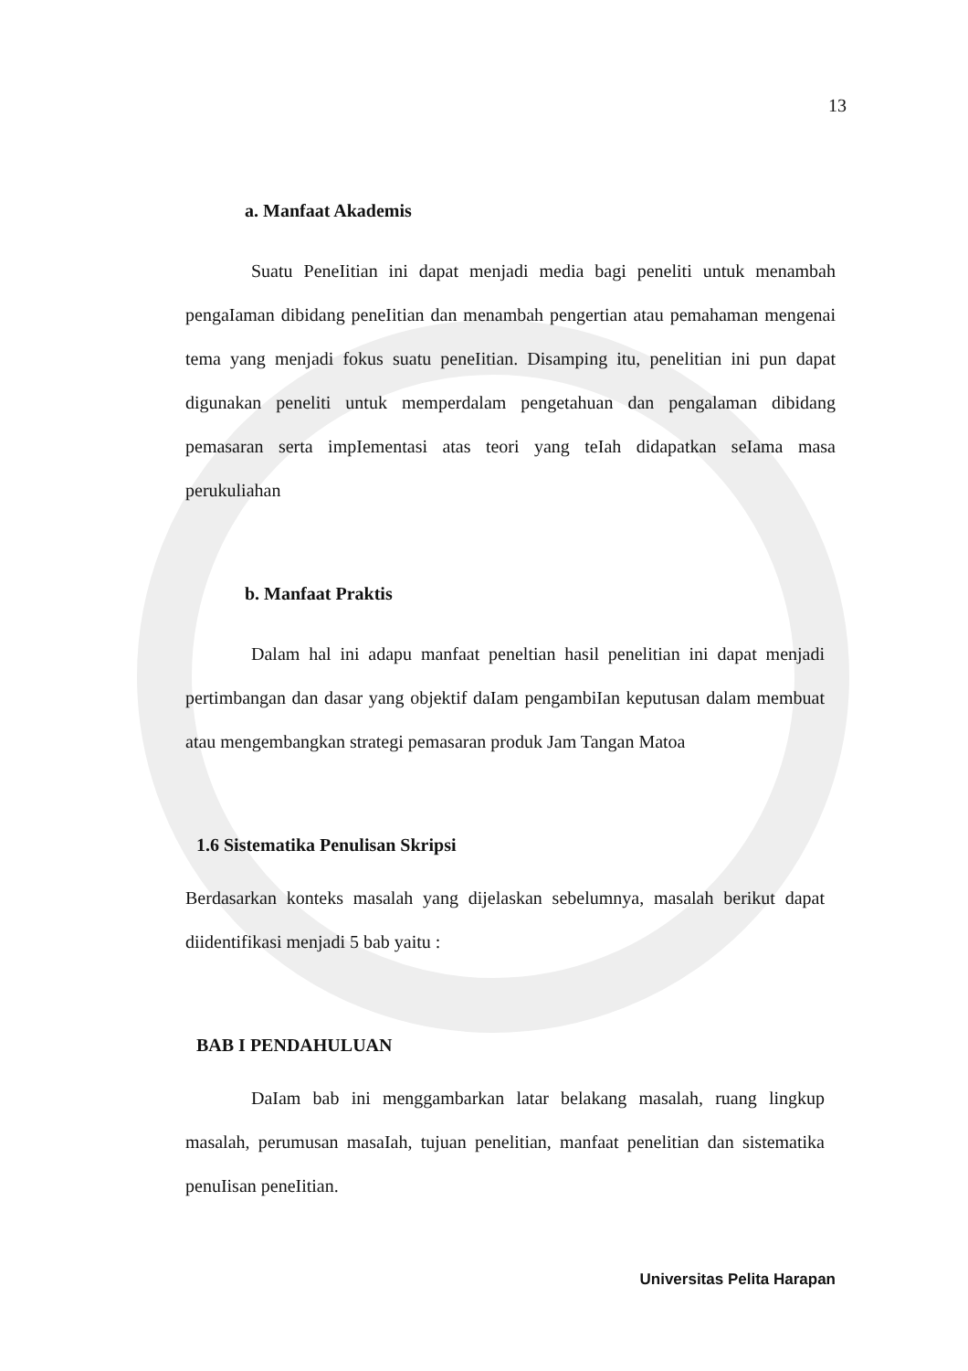13
a. Manfaat Akademis
Suatu PeneIitian ini dapat menjadi media bagi peneliti untuk menambah pengaIaman dibidang peneIitian dan menambah pengertian atau pemahaman mengenai tema yang menjadi fokus suatu peneIitian. Disamping itu, penelitian ini pun dapat digunakan peneliti untuk memperdalam pengetahuan dan pengalaman dibidang pemasaran serta impIementasi atas teori yang teIah didapatkan seIama masa perukuliahan
b. Manfaat Praktis
Dalam hal ini adapu manfaat peneltian hasil penelitian ini dapat menjadi pertimbangan dan dasar yang objektif daIam pengambiIan keputusan dalam membuat atau mengembangkan strategi pemasaran produk Jam Tangan Matoa
1.6 Sistematika Penulisan Skripsi
Berdasarkan konteks masalah yang dijelaskan sebelumnya, masalah berikut dapat diidentifikasi menjadi 5 bab yaitu :
BAB I PENDAHULUAN
DaIam bab ini menggambarkan latar belakang masalah, ruang lingkup masalah, perumusan masaIah, tujuan penelitian, manfaat penelitian dan sistematika penuIisan peneIitian.
Universitas Pelita Harapan